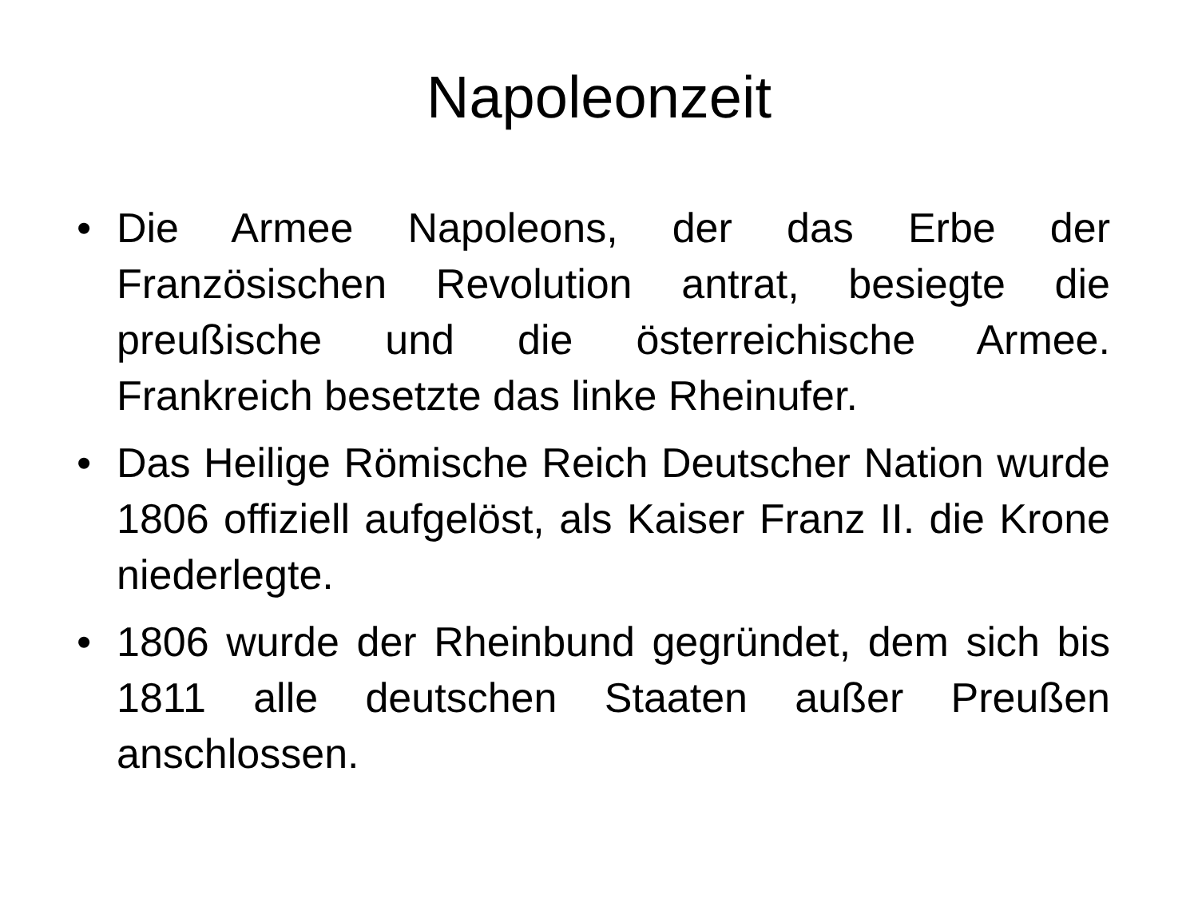Napoleonzeit
• Die Armee Napoleons, der das Erbe der Französischen Revolution antrat, besiegte die preußische und die österreichische Armee. Frankreich besetzte das linke Rheinufer.
• Das Heilige Römische Reich Deutscher Nation wurde 1806 offiziell aufgelöst, als Kaiser Franz II. die Krone niederlegte.
• 1806 wurde der Rheinbund gegründet, dem sich bis 1811 alle deutschen Staaten außer Preußen anschlossen.